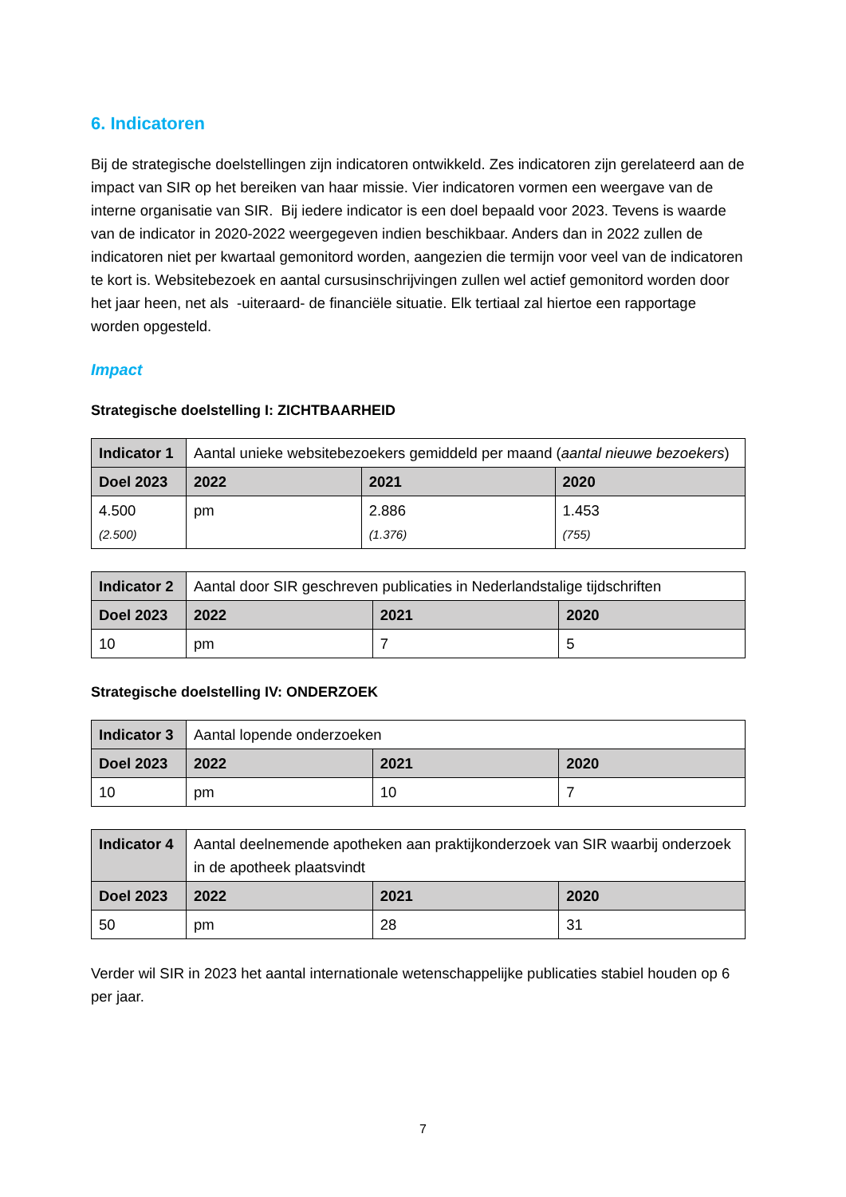6. Indicatoren
Bij de strategische doelstellingen zijn indicatoren ontwikkeld. Zes indicatoren zijn gerelateerd aan de impact van SIR op het bereiken van haar missie. Vier indicatoren vormen een weergave van de interne organisatie van SIR. Bij iedere indicator is een doel bepaald voor 2023. Tevens is waarde van de indicator in 2020-2022 weergegeven indien beschikbaar. Anders dan in 2022 zullen de indicatoren niet per kwartaal gemonitord worden, aangezien die termijn voor veel van de indicatoren te kort is. Websitebezoek en aantal cursusinschrijvingen zullen wel actief gemonitord worden door het jaar heen, net als -uiteraard- de financiële situatie. Elk tertiaal zal hiertoe een rapportage worden opgesteld.
Impact
Strategische doelstelling I: ZICHTBAARHEID
| Indicator 1 | Aantal unieke websitebezoekers gemiddeld per maand ( aantal nieuwe bezoekers ) | | | |
| Doel 2023 | | 2022 | 2021 | 2020 |
| 4.500 (2.500) | | pm | 2.886 (1.376) | 1.453 (755) |
| Indicator 2 | Aantal door SIR geschreven publicaties in Nederlandstalige tijdschriften | | | |
| Doel 2023 | | 2022 | 2021 | 2020 |
| 10 | | pm | 7 | 5 |
Strategische doelstelling IV: ONDERZOEK
| Indicator 3 | Aantal lopende onderzoeken | | | |
| Doel 2023 | | 2022 | 2021 | 2020 |
| 10 | | pm | 10 | 7 |
| Indicator 4 | Aantal deelnemende apotheken aan praktijkonderzoek van SIR waarbij onderzoek in de apotheek plaatsvindt | | | |
| Doel 2023 | | 2022 | 2021 | 2020 |
| 50 | | pm | 28 | 31 |
Verder wil SIR in 2023 het aantal internationale wetenschappelijke publicaties stabiel houden op 6 per jaar.
7